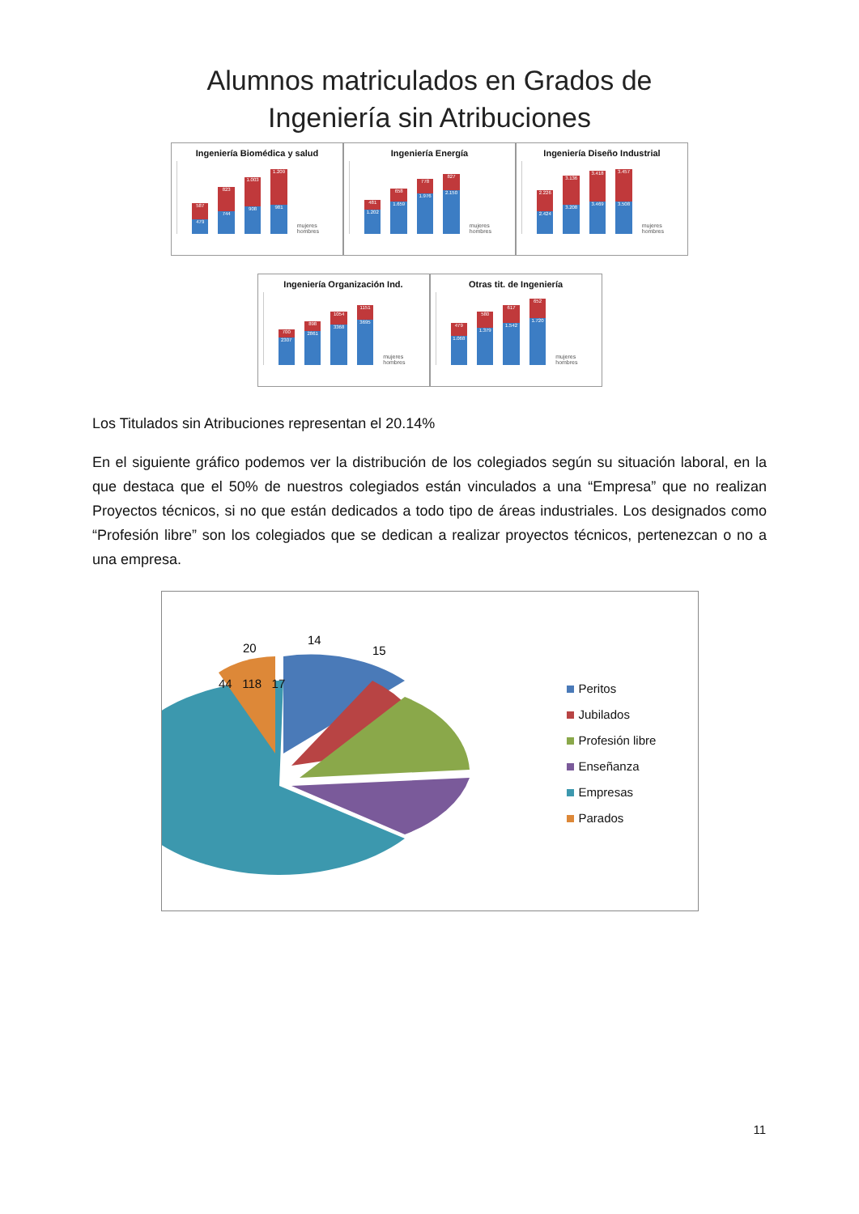Alumnos matriculados en Grados de
Ingeniería sin Atribuciones
Ingeniería Biomédica y salud
587
479
823
744
1.003
908
1.209
981
mujeres hombres
Ingeniería Energía
481
1.202
658
1.659
778
1.976
827
2.150
mujeres hombres
Ingeniería Diseño Industrial
2.226
2.424
3.136
3.208
3.418
3.469
3.457
3.508
mujeres hombres
Ingeniería Organización Ind.
700
2307
898
2861
1054
3368
1151
3695
mujeres hombres
Otras tit. de Ingeniería
479
1.068
580
1.379
617
1.542
652
1.720
mujeres hombres
Los Titulados sin Atribuciones representan el 20.14%
En el siguiente gráfico podemos ver la distribución de los colegiados según su situación laboral, en la que destaca que el 50% de nuestros colegiados están vinculados a una “Empresa” que no realizan Proyectos técnicos, si no que están dedicados a todo tipo de áreas industriales. Los designados como “Profesión libre” son los colegiados que se dedican a realizar proyectos técnicos, pertenezcan o no a una empresa.
14
15
20
Peritos
Jubilados
Profesión libre
Enseñanza
Empresas
Parados
44 118 17
11